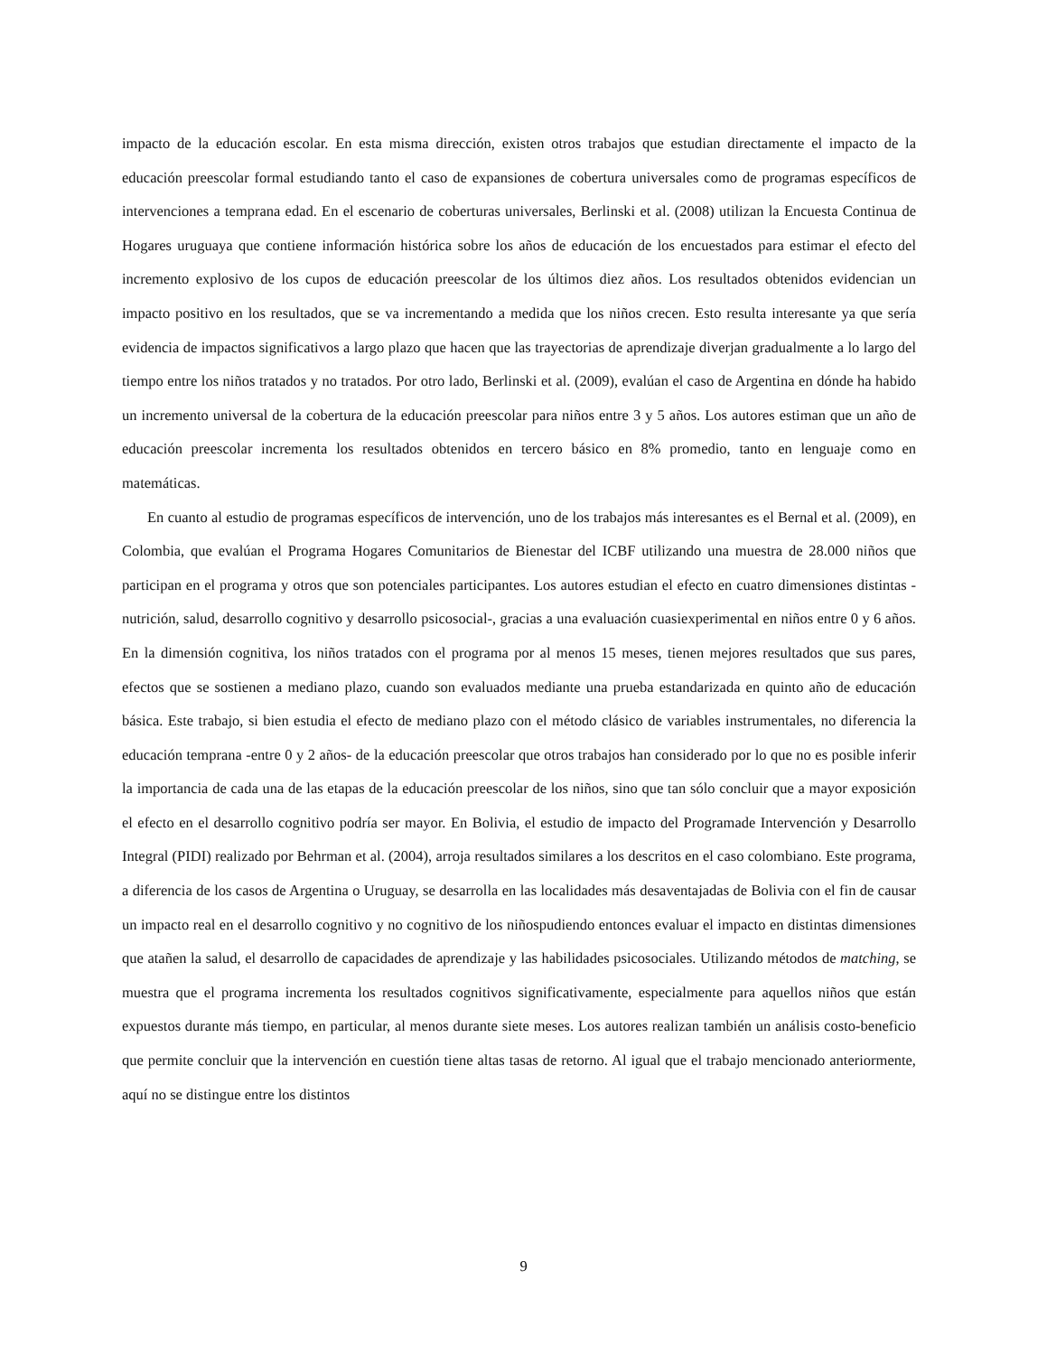impacto de la educación escolar. En esta misma dirección, existen otros trabajos que estudian directamente el impacto de la educación preescolar formal estudiando tanto el caso de expansiones de cobertura universales como de programas específicos de intervenciones a temprana edad. En el escenario de coberturas universales, Berlinski et al. (2008) utilizan la Encuesta Continua de Hogares uruguaya que contiene información histórica sobre los años de educación de los encuestados para estimar el efecto del incremento explosivo de los cupos de educación preescolar de los últimos diez años. Los resultados obtenidos evidencian un impacto positivo en los resultados, que se va incrementando a medida que los niños crecen. Esto resulta interesante ya que sería evidencia de impactos significativos a largo plazo que hacen que las trayectorias de aprendizaje diverjan gradualmente a lo largo del tiempo entre los niños tratados y no tratados. Por otro lado, Berlinski et al. (2009), evalúan el caso de Argentina en dónde ha habido un incremento universal de la cobertura de la educación preescolar para niños entre 3 y 5 años. Los autores estiman que un año de educación preescolar incrementa los resultados obtenidos en tercero básico en 8% promedio, tanto en lenguaje como en matemáticas.
En cuanto al estudio de programas específicos de intervención, uno de los trabajos más interesantes es el Bernal et al. (2009), en Colombia, que evalúan el Programa Hogares Comunitarios de Bienestar del ICBF utilizando una muestra de 28.000 niños que participan en el programa y otros que son potenciales participantes. Los autores estudian el efecto en cuatro dimensiones distintas -nutrición, salud, desarrollo cognitivo y desarrollo psicosocial-, gracias a una evaluación cuasiexperimental en niños entre 0 y 6 años. En la dimensión cognitiva, los niños tratados con el programa por al menos 15 meses, tienen mejores resultados que sus pares, efectos que se sostienen a mediano plazo, cuando son evaluados mediante una prueba estandarizada en quinto año de educación básica. Este trabajo, si bien estudia el efecto de mediano plazo con el método clásico de variables instrumentales, no diferencia la educación temprana -entre 0 y 2 años- de la educación preescolar que otros trabajos han considerado por lo que no es posible inferir la importancia de cada una de las etapas de la educación preescolar de los niños, sino que tan sólo concluir que a mayor exposición el efecto en el desarrollo cognitivo podría ser mayor. En Bolivia, el estudio de impacto del Programade Intervención y Desarrollo Integral (PIDI) realizado por Behrman et al. (2004), arroja resultados similares a los descritos en el caso colombiano. Este programa, a diferencia de los casos de Argentina o Uruguay, se desarrolla en las localidades más desaventajadas de Bolivia con el fin de causar un impacto real en el desarrollo cognitivo y no cognitivo de los niñospudiendo entonces evaluar el impacto en distintas dimensiones que atañen la salud, el desarrollo de capacidades de aprendizaje y las habilidades psicosociales. Utilizando métodos de matching, se muestra que el programa incrementa los resultados cognitivos significativamente, especialmente para aquellos niños que están expuestos durante más tiempo, en particular, al menos durante siete meses. Los autores realizan también un análisis costo-beneficio que permite concluir que la intervención en cuestión tiene altas tasas de retorno. Al igual que el trabajo mencionado anteriormente, aquí no se distingue entre los distintos
9